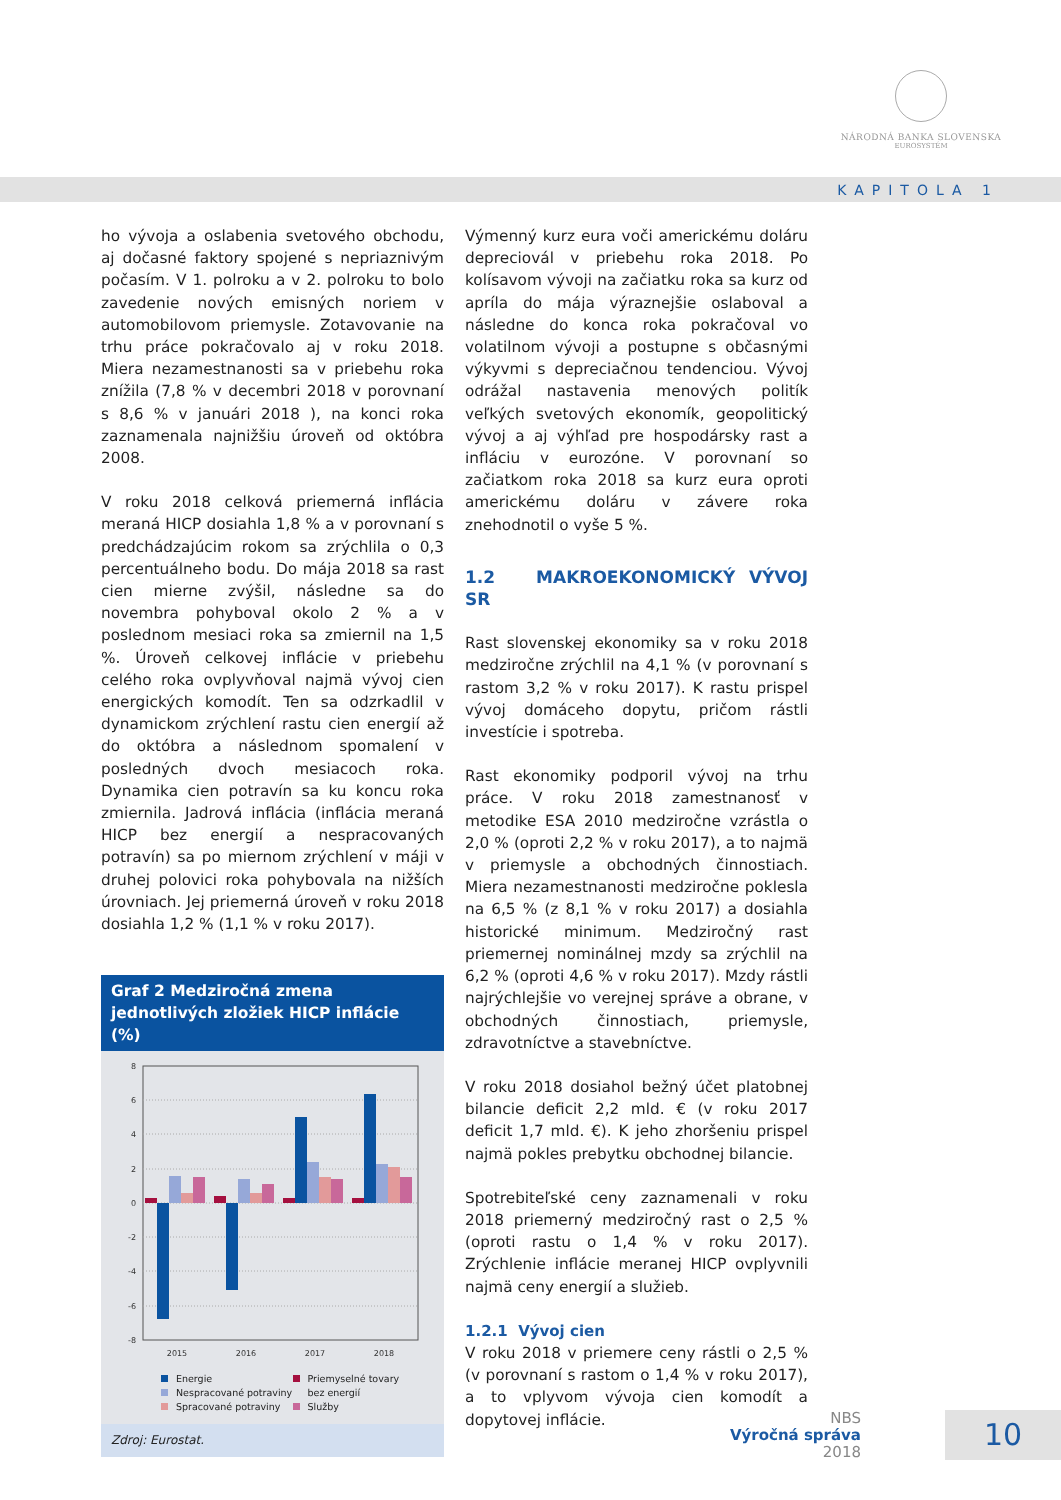NÁRODNÁ BANKA SLOVENSKA
EUROSYSTÉM
KAPITOLA 1
ho vývoja a oslabenia svetového obchodu, aj dočasné faktory spojené s nepriaznivým počasím. V 1. polroku a v 2. polroku to bolo zavedenie nových emisných noriem v automobilovom priemysle. Zotavovanie na trhu práce pokračovalo aj v roku 2018. Miera nezamestnanosti sa v priebehu roka znížila (7,8 % v decembri 2018 v porovnaní s 8,6 % v januári 2018 ), na konci roka zaznamenala najnižšiu úroveň od októbra 2008.
V roku 2018 celková priemerná inflácia meraná HICP dosiahla 1,8 % a v porovnaní s predchádzajúcim rokom sa zrýchlila o 0,3 percentuálneho bodu. Do mája 2018 sa rast cien mierne zvýšil, následne sa do novembra pohyboval okolo 2 % a v poslednom mesiaci roka sa zmiernil na 1,5 %. Úroveň celkovej inflácie v priebehu celého roka ovplyvňoval najmä vývoj cien energických komodít. Ten sa odzrkadlil v dynamickom zrýchlení rastu cien energií až do októbra a následnom spomalení v posledných dvoch mesiacoch roka. Dynamika cien potravín sa ku koncu roka zmiernila. Jadrová inflácia (inflácia meraná HICP bez energií a nespracovaných potravín) sa po miernom zrýchlení v máji v druhej polovici roka pohybovala na nižších úrovniach. Jej priemerná úroveň v roku 2018 dosiahla 1,2 % (1,1 % v roku 2017).
Graf 2 Medziročná zmena jednotlivých zložiek HICP inflácie (%)
8
6
4
2
0
-2
-4
-6
-8
2015
2016
2017
2018
Energie
Priemyselné tovary
Nespracované potraviny
bez energií
Spracované potraviny
Služby
Zdroj: Eurostat.
Výmenný kurz eura voči americkému doláru depreciovál v priebehu roka 2018. Po kolísavom vývoji na začiatku roka sa kurz od apríla do mája výraznejšie oslaboval a následne do konca roka pokračoval vo volatilnom vývoji a postupne s občasnými výkyvmi s depreciačnou tendenciou. Vývoj odrážal nastavenia menových politík veľkých svetových ekonomík, geopolitický vývoj a aj výhľad pre hospodársky rast a infláciu v eurozóne. V porovnaní so začiatkom roka 2018 sa kurz eura oproti americkému doláru v závere roka znehodnotil o vyše 5 %.
1.2 MAKROEKONOMICKÝ VÝVOJ SR
Rast slovenskej ekonomiky sa v roku 2018 medziročne zrýchlil na 4,1 % (v porovnaní s rastom 3,2 % v roku 2017). K rastu prispel vývoj domáceho dopytu, pričom rástli investície i spotreba.
Rast ekonomiky podporil vývoj na trhu práce. V roku 2018 zamestnanosť v metodike ESA 2010 medziročne vzrástla o 2,0 % (oproti 2,2 % v roku 2017), a to najmä v priemysle a obchodných činnostiach. Miera nezamestnanosti medziročne poklesla na 6,5 % (z 8,1 % v roku 2017) a dosiahla historické minimum. Medziročný rast priemernej nominálnej mzdy sa zrýchlil na 6,2 % (oproti 4,6 % v roku 2017). Mzdy rástli najrýchlejšie vo verejnej správe a obrane, v obchodných činnostiach, priemysle, zdravotníctve a stavebníctve.
V roku 2018 dosiahol bežný účet platobnej bilancie deficit 2,2 mld. € (v roku 2017 deficit 1,7 mld. €). K jeho zhoršeniu prispel najmä pokles prebytku obchodnej bilancie.
Spotrebiteľské ceny zaznamenali v roku 2018 priemerný medziročný rast o 2,5 % (oproti rastu o 1,4 % v roku 2017). Zrýchlenie inflácie meranej HICP ovplyvnili najmä ceny energií a služieb.
1.2.1 Vývoj cien
V roku 2018 v priemere ceny rástli o 2,5 % (v porovnaní s rastom o 1,4 % v roku 2017), a to vplyvom vývoja cien komodít a dopytovej inflácie.
NBS
Výročná správa
2018
10